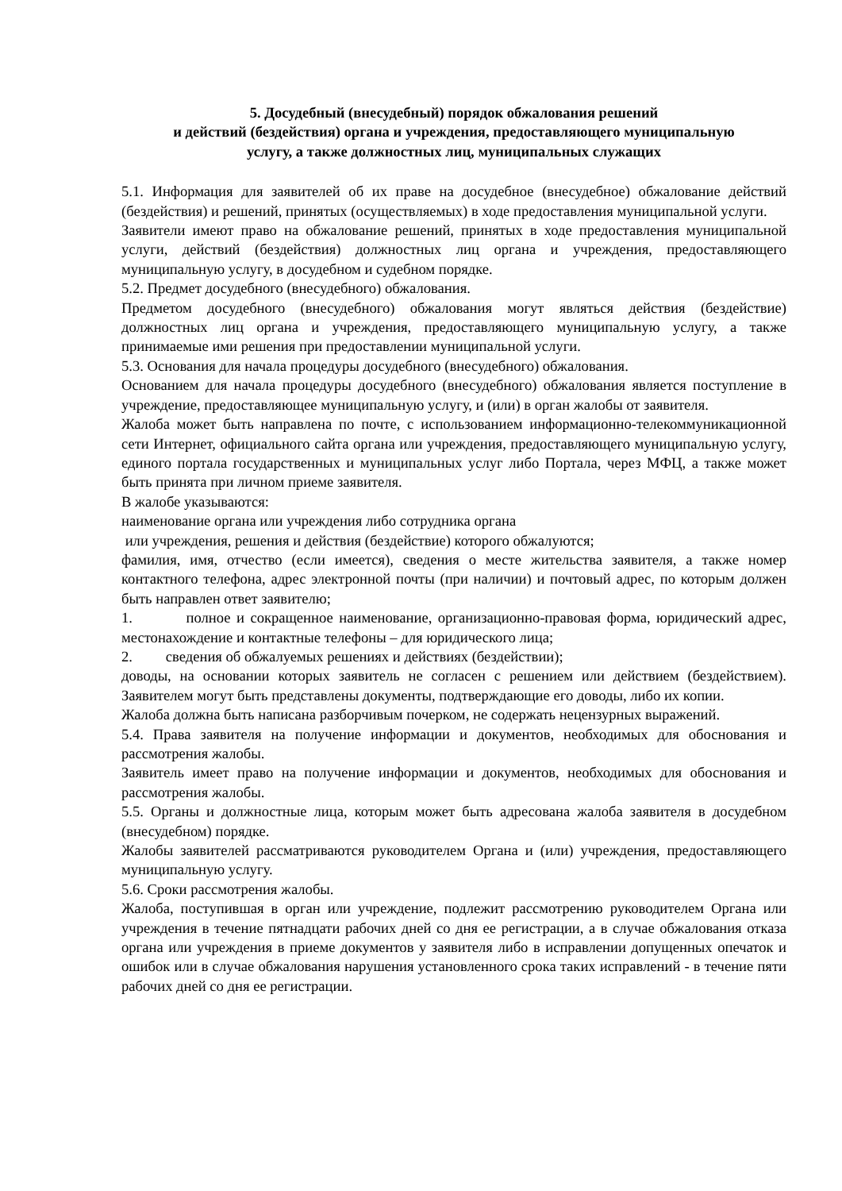5. Досудебный (внесудебный) порядок обжалования решений
и действий (бездействия) органа и учреждения, предоставляющего муниципальную
услугу, а также должностных лиц, муниципальных служащих
5.1. Информация для заявителей об их праве на досудебное (внесудебное) обжалование действий (бездействия) и решений, принятых (осуществляемых) в ходе предоставления муниципальной услуги.
Заявители имеют право на обжалование решений, принятых в ходе предоставления муниципальной услуги, действий (бездействия) должностных лиц органа и учреждения, предоставляющего муниципальную услугу, в досудебном и судебном порядке.
5.2. Предмет досудебного (внесудебного) обжалования.
Предметом досудебного (внесудебного) обжалования могут являться действия (бездействие) должностных лиц органа и учреждения, предоставляющего муниципальную услугу, а также принимаемые ими решения при предоставлении муниципальной услуги.
5.3. Основания для начала процедуры досудебного (внесудебного) обжалования.
Основанием для начала процедуры досудебного (внесудебного) обжалования является поступление в учреждение, предоставляющее муниципальную услугу, и (или) в орган жалобы от заявителя.
Жалоба может быть направлена по почте, с использованием информационно-телекоммуникационной сети Интернет, официального сайта органа или учреждения, предоставляющего муниципальную услугу, единого портала государственных и муниципальных услуг либо Портала, через МФЦ, а также может быть принята при личном приеме заявителя.
В жалобе указываются:
наименование органа или учреждения либо сотрудника органа
или учреждения, решения и действия (бездействие) которого обжалуются;
фамилия, имя, отчество (если имеется), сведения о месте жительства заявителя, а также номер контактного телефона, адрес электронной почты (при наличии) и почтовый адрес, по которым должен быть направлен ответ заявителю;
1. полное и сокращенное наименование, организационно-правовая форма, юридический адрес, местонахождение и контактные телефоны – для юридического лица;
2. сведения об обжалуемых решениях и действиях (бездействии);
доводы, на основании которых заявитель не согласен с решением или действием (бездействием). Заявителем могут быть представлены документы, подтверждающие его доводы, либо их копии.
Жалоба должна быть написана разборчивым почерком, не содержать нецензурных выражений.
5.4. Права заявителя на получение информации и документов, необходимых для обоснования и рассмотрения жалобы.
Заявитель имеет право на получение информации и документов, необходимых для обоснования и рассмотрения жалобы.
5.5. Органы и должностные лица, которым может быть адресована жалоба заявителя в досудебном (внесудебном) порядке.
Жалобы заявителей рассматриваются руководителем Органа и (или) учреждения, предоставляющего муниципальную услугу.
5.6. Сроки рассмотрения жалобы.
Жалоба, поступившая в орган или учреждение, подлежит рассмотрению руководителем Органа или учреждения в течение пятнадцати рабочих дней со дня ее регистрации, а в случае обжалования отказа органа или учреждения в приеме документов у заявителя либо в исправлении допущенных опечаток и ошибок или в случае обжалования нарушения установленного срока таких исправлений - в течение пяти рабочих дней со дня ее регистрации.